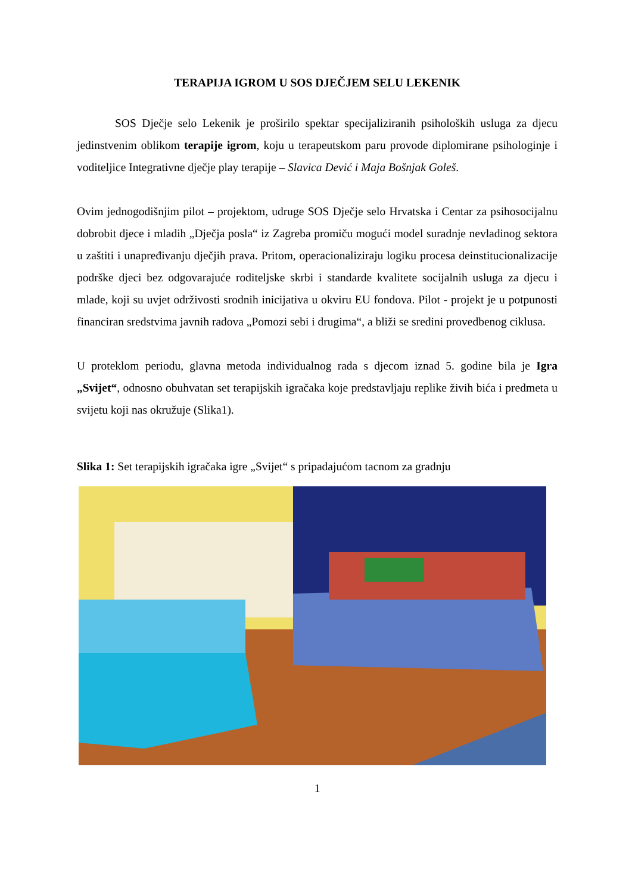TERAPIJA IGROM U SOS DJEČJEM SELU LEKENIK
SOS Dječje selo Lekenik je proširilo spektar specijaliziranih psiholoških usluga za djecu jedinstvenim oblikom terapije igrom, koju u terapeutskom paru provode diplomirane psihologinje i voditeljice Integrativne dječje play terapije – Slavica Dević i Maja Bošnjak Goleš.
Ovim jednogodišnjim pilot – projektom, udruge SOS Dječje selo Hrvatska i Centar za psihosocijalnu dobrobit djece i mladih „Dječja posla“ iz Zagreba promiču mogući model suradnje nevladinog sektora u zaštiti i unapređivanju dječjih prava. Pritom, operacionaliziraju logiku procesa deinstitucionalizacije podrške djeci bez odgovarajuće roditeljske skrbi i standarde kvalitete socijalnih usluga za djecu i mlade, koji su uvjet održivosti srodnih inicijativa u okviru EU fondova. Pilot - projekt je u potpunosti financiran sredstvima javnih radova „Pomozi sebi i drugima“, a bliži se sredini provedbenog ciklusa.
U proteklom periodu, glavna metoda individualnog rada s djecom iznad 5. godine bila je Igra „Svijet“, odnosno obuhvatan set terapijskih igračaka koje predstavljaju replike živih bića i predmeta u svijetu koji nas okružuje (Slika1).
Slika 1: Set terapijskih igračaka igre „Svijet“ s pripadajućom tacnom za gradnju
1